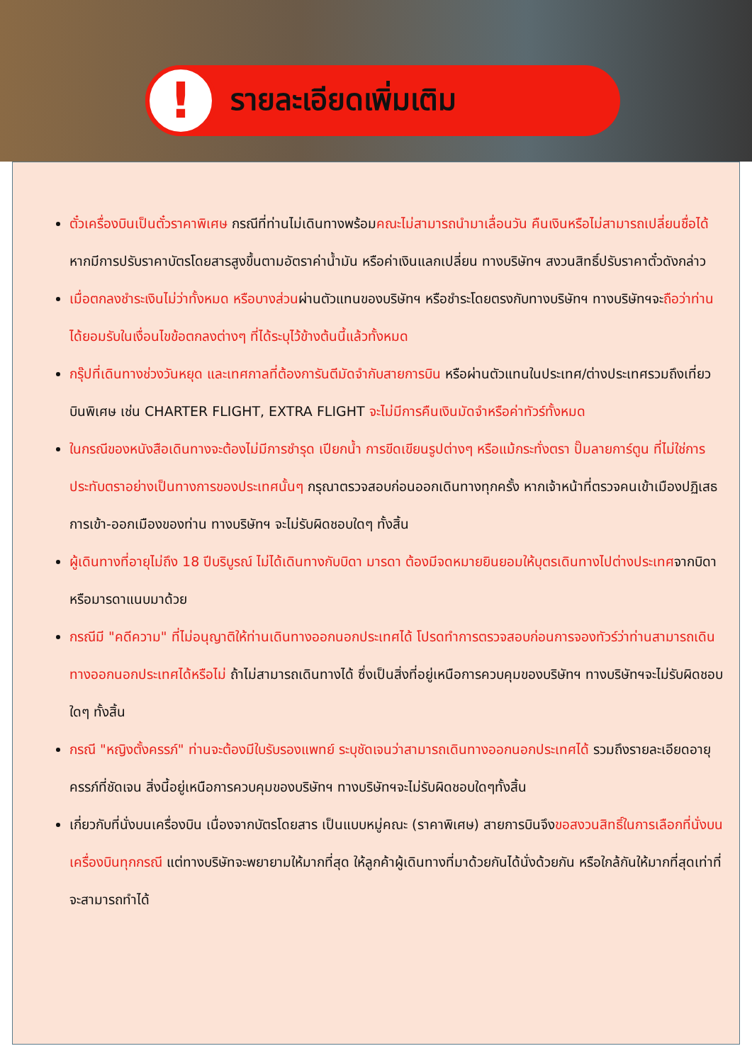!
รายละเอียดเพิ่มเติม
ตั๋วเครื่องบินเป็นตั๋วราคาพิเศษ กรณีที่ท่านไม่เดินทางพร้อมคณะไม่สามารถนำมาเลื่อนวัน คืนเงินหรือไม่สามารถเปลี่ยนชื่อได้ หากมีการปรับราคาบัตรโดยสารสูงขึ้นตามอัตราค่าน้ำมัน หรือค่าเงินแลกเปลี่ยน ทางบริษัทฯ สงวนสิทธิ์ปรับราคาตั๋วดังกล่าว
เมื่อตกลงชำระเงินไม่ว่าทั้งหมด หรือบางส่วนผ่านตัวแทนของบริษัทฯ หรือชำระโดยตรงกับทางบริษัทฯ ทางบริษัทฯจะถือว่าท่านได้ยอมรับในเงื่อนไขข้อตกลงต่างๆ ที่ได้ระบุไว้ข้างต้นนี้แล้วทั้งหมด
กรุ๊ปที่เดินทางช่วงวันหยุด และเทศกาลที่ต้องการันตีมัดจำกับสายการบิน หรือผ่านตัวแทนในประเทศ/ต่างประเทศรวมถึงเที่ยวบินพิเศษ เช่น CHARTER FLIGHT, EXTRA FLIGHT จะไม่มีการคืนเงินมัดจำหรือค่าทัวร์ทั้งหมด
ในกรณีของหนังสือเดินทางจะต้องไม่มีการชำรุด เปียกน้ำ การขีดเขียนรูปต่างๆ หรือแม้กระทั่งตรา ปั๊มลายการ์ตูน ที่ไม่ใช่การประทับตราอย่างเป็นทางการของประเทศนั้นๆ กรุณาตรวจสอบก่อนออกเดินทางทุกครั้ง หากเจ้าหน้าที่ตรวจคนเข้าเมืองปฏิเสธการเข้า-ออกเมืองของท่าน ทางบริษัทฯ จะไม่รับผิดชอบใดๆ ทั้งสิ้น
ผู้เดินทางที่อายุไม่ถึง 18 ปีบริบูรณ์ ไม่ได้เดินทางกับบิดา มารดา ต้องมีจดหมายยินยอมให้บุตรเดินทางไปต่างประเทศจากบิดาหรือมารดาแนบมาด้วย
กรณีมี "คดีความ" ที่ไม่อนุญาติให้ท่านเดินทางออกนอกประเทศได้ โปรดทำการตรวจสอบก่อนการจองทัวร์ว่าท่านสามารถเดินทางออกนอกประเทศได้หรือไม่ ถ้าไม่สามารถเดินทางได้ ซึ่งเป็นสิ่งที่อยู่เหนือการควบคุมของบริษัทฯ ทางบริษัทฯจะไม่รับผิดชอบใดๆ ทั้งสิ้น
กรณี "หญิงตั้งครรภ์" ท่านจะต้องมีใบรับรองแพทย์ ระบุชัดเจนว่าสามารถเดินทางออกนอกประเทศได้ รวมถึงรายละเอียดอายุครรภ์ที่ชัดเจน สิ่งนี้อยู่เหนือการควบคุมของบริษัทฯ ทางบริษัทฯจะไม่รับผิดชอบใดๆทั้งสิ้น
เกี่ยวกับที่นั่งบนเครื่องบิน เนื่องจากบัตรโดยสาร เป็นแบบหมู่คณะ (ราคาพิเศษ) สายการบินจึงขอสงวนสิทธิ์ในการเลือกที่นั่งบนเครื่องบินทุกกรณี แต่ทางบริษัทจะพยายามให้มากที่สุด ให้ลูกค้าผู้เดินทางที่มาด้วยกันได้นั่งด้วยกัน หรือใกล้กันให้มากที่สุดเท่าที่จะสามารถทำได้